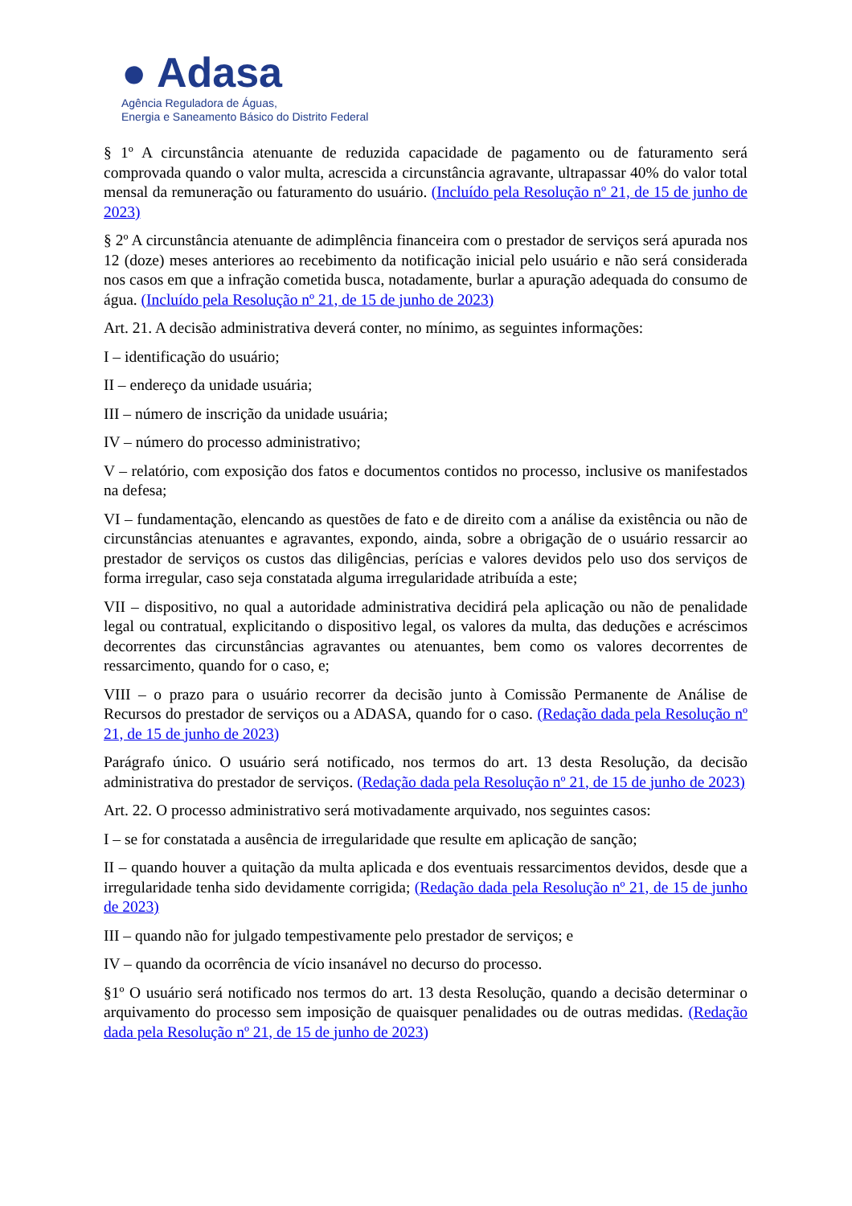● Adasa
Agência Reguladora de Águas,
Energia e Saneamento Básico do Distrito Federal
§ 1º A circunstância atenuante de reduzida capacidade de pagamento ou de faturamento será comprovada quando o valor multa, acrescida a circunstância agravante, ultrapassar 40% do valor total mensal da remuneração ou faturamento do usuário. (Incluído pela Resolução nº 21, de 15 de junho de 2023)
§ 2º A circunstância atenuante de adimplência financeira com o prestador de serviços será apurada nos 12 (doze) meses anteriores ao recebimento da notificação inicial pelo usuário e não será considerada nos casos em que a infração cometida busca, notadamente, burlar a apuração adequada do consumo de água. (Incluído pela Resolução nº 21, de 15 de junho de 2023)
Art. 21. A decisão administrativa deverá conter, no mínimo, as seguintes informações:
I – identificação do usuário;
II – endereço da unidade usuária;
III – número de inscrição da unidade usuária;
IV – número do processo administrativo;
V – relatório, com exposição dos fatos e documentos contidos no processo, inclusive os manifestados na defesa;
VI – fundamentação, elencando as questões de fato e de direito com a análise da existência ou não de circunstâncias atenuantes e agravantes, expondo, ainda, sobre a obrigação de o usuário ressarcir ao prestador de serviços os custos das diligências, perícias e valores devidos pelo uso dos serviços de forma irregular, caso seja constatada alguma irregularidade atribuída a este;
VII – dispositivo, no qual a autoridade administrativa decidirá pela aplicação ou não de penalidade legal ou contratual, explicitando o dispositivo legal, os valores da multa, das deduções e acréscimos decorrentes das circunstâncias agravantes ou atenuantes, bem como os valores decorrentes de ressarcimento, quando for o caso, e;
VIII – o prazo para o usuário recorrer da decisão junto à Comissão Permanente de Análise de Recursos do prestador de serviços ou a ADASA, quando for o caso. (Redação dada pela Resolução nº 21, de 15 de junho de 2023)
Parágrafo único. O usuário será notificado, nos termos do art. 13 desta Resolução, da decisão administrativa do prestador de serviços. (Redação dada pela Resolução nº 21, de 15 de junho de 2023)
Art. 22. O processo administrativo será motivadamente arquivado, nos seguintes casos:
I – se for constatada a ausência de irregularidade que resulte em aplicação de sanção;
II – quando houver a quitação da multa aplicada e dos eventuais ressarcimentos devidos, desde que a irregularidade tenha sido devidamente corrigida; (Redação dada pela Resolução nº 21, de 15 de junho de 2023)
III – quando não for julgado tempestivamente pelo prestador de serviços; e
IV – quando da ocorrência de vício insanável no decurso do processo.
§1º O usuário será notificado nos termos do art. 13 desta Resolução, quando a decisão determinar o arquivamento do processo sem imposição de quaisquer penalidades ou de outras medidas. (Redação dada pela Resolução nº 21, de 15 de junho de 2023)